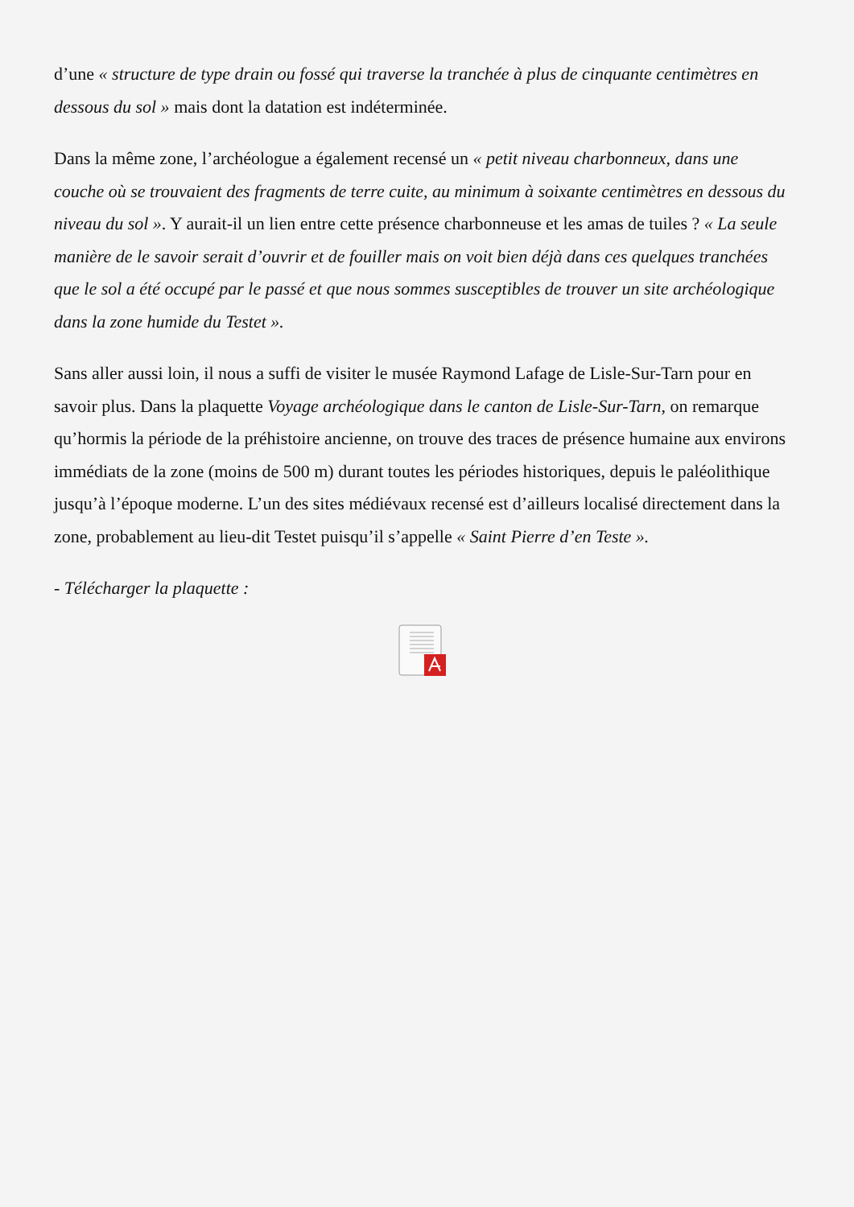d’une « structure de type drain ou fossé qui traverse la tranchée à plus de cinquante centimètres en dessous du sol » mais dont la datation est indéterminée.
Dans la même zone, l’archéologue a également recensé un « petit niveau charbonneux, dans une couche où se trouvaient des fragments de terre cuite, au minimum à soixante centimètres en dessous du niveau du sol ». Y aurait-il un lien entre cette présence charbonneuse et les amas de tuiles ? « La seule manière de le savoir serait d’ouvrir et de fouiller mais on voit bien déjà dans ces quelques tranchées que le sol a été occupé par le passé et que nous sommes susceptibles de trouver un site archéologique dans la zone humide du Testet ».
Sans aller aussi loin, il nous a suffi de visiter le musée Raymond Lafage de Lisle-Sur-Tarn pour en savoir plus. Dans la plaquette Voyage archéologique dans le canton de Lisle-Sur-Tarn, on remarque qu’hormis la période de la préhistoire ancienne, on trouve des traces de présence humaine aux environs immédiats de la zone (moins de 500 m) durant toutes les périodes historiques, depuis le paléolithique jusqu’à l’époque moderne. L’un des sites médiévaux recensé est d’ailleurs localisé directement dans la zone, probablement au lieu-dit Testet puisqu’il s’appelle « Saint Pierre d’en Teste ».
- Télécharger la plaquette :